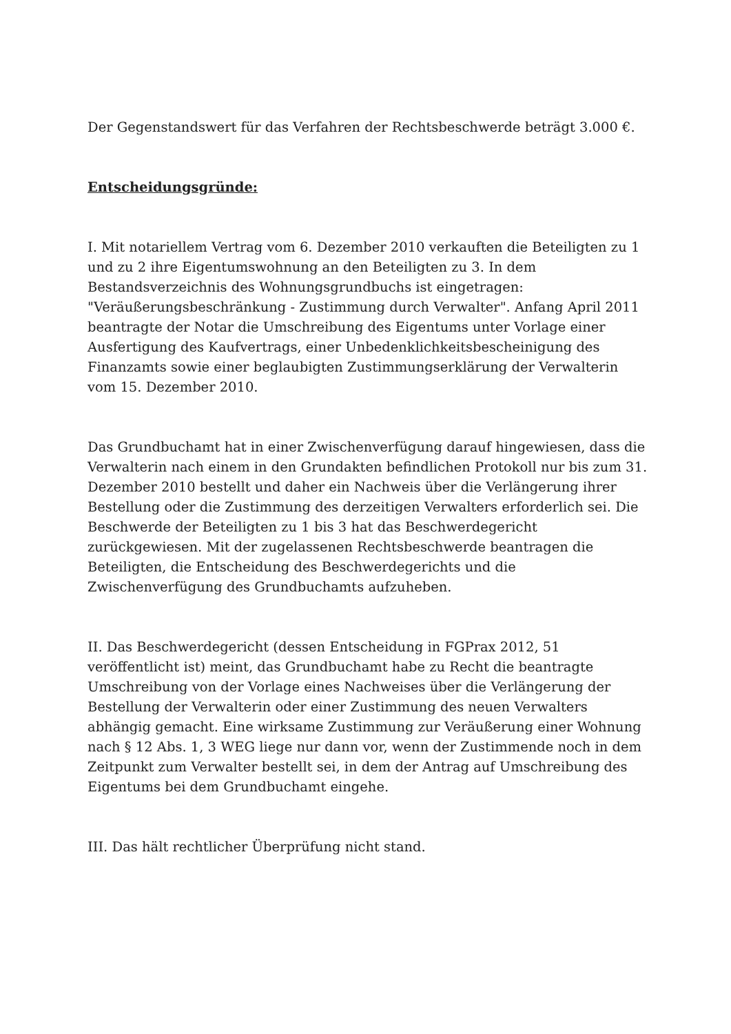Der Gegenstandswert für das Verfahren der Rechtsbeschwerde beträgt 3.000 €.
Entscheidungsgründe:
I. Mit notariellem Vertrag vom 6. Dezember 2010 verkauften die Beteiligten zu 1 und zu 2 ihre Eigentumswohnung an den Beteiligten zu 3. In dem Bestandsverzeichnis des Wohnungsgrundbuchs ist eingetragen: "Veräußerungsbeschränkung - Zustimmung durch Verwalter". Anfang April 2011 beantragte der Notar die Umschreibung des Eigentums unter Vorlage einer Ausfertigung des Kaufvertrags, einer Unbedenklichkeitsbescheinigung des Finanzamts sowie einer beglaubigten Zustimmungserklärung der Verwalterin vom 15. Dezember 2010.
Das Grundbuchamt hat in einer Zwischenverfügung darauf hingewiesen, dass die Verwalterin nach einem in den Grundakten befindlichen Protokoll nur bis zum 31. Dezember 2010 bestellt und daher ein Nachweis über die Verlängerung ihrer Bestellung oder die Zustimmung des derzeitigen Verwalters erforderlich sei. Die Beschwerde der Beteiligten zu 1 bis 3 hat das Beschwerdegericht zurückgewiesen. Mit der zugelassenen Rechtsbeschwerde beantragen die Beteiligten, die Entscheidung des Beschwerdegerichts und die Zwischenverfügung des Grundbuchamts aufzuheben.
II. Das Beschwerdegericht (dessen Entscheidung in FGPrax 2012, 51 veröffentlicht ist) meint, das Grundbuchamt habe zu Recht die beantragte Umschreibung von der Vorlage eines Nachweises über die Verlängerung der Bestellung der Verwalterin oder einer Zustimmung des neuen Verwalters abhängig gemacht. Eine wirksame Zustimmung zur Veräußerung einer Wohnung nach § 12 Abs. 1, 3 WEG liege nur dann vor, wenn der Zustimmende noch in dem Zeitpunkt zum Verwalter bestellt sei, in dem der Antrag auf Umschreibung des Eigentums bei dem Grundbuchamt eingehe.
III. Das hält rechtlicher Überprüfung nicht stand.